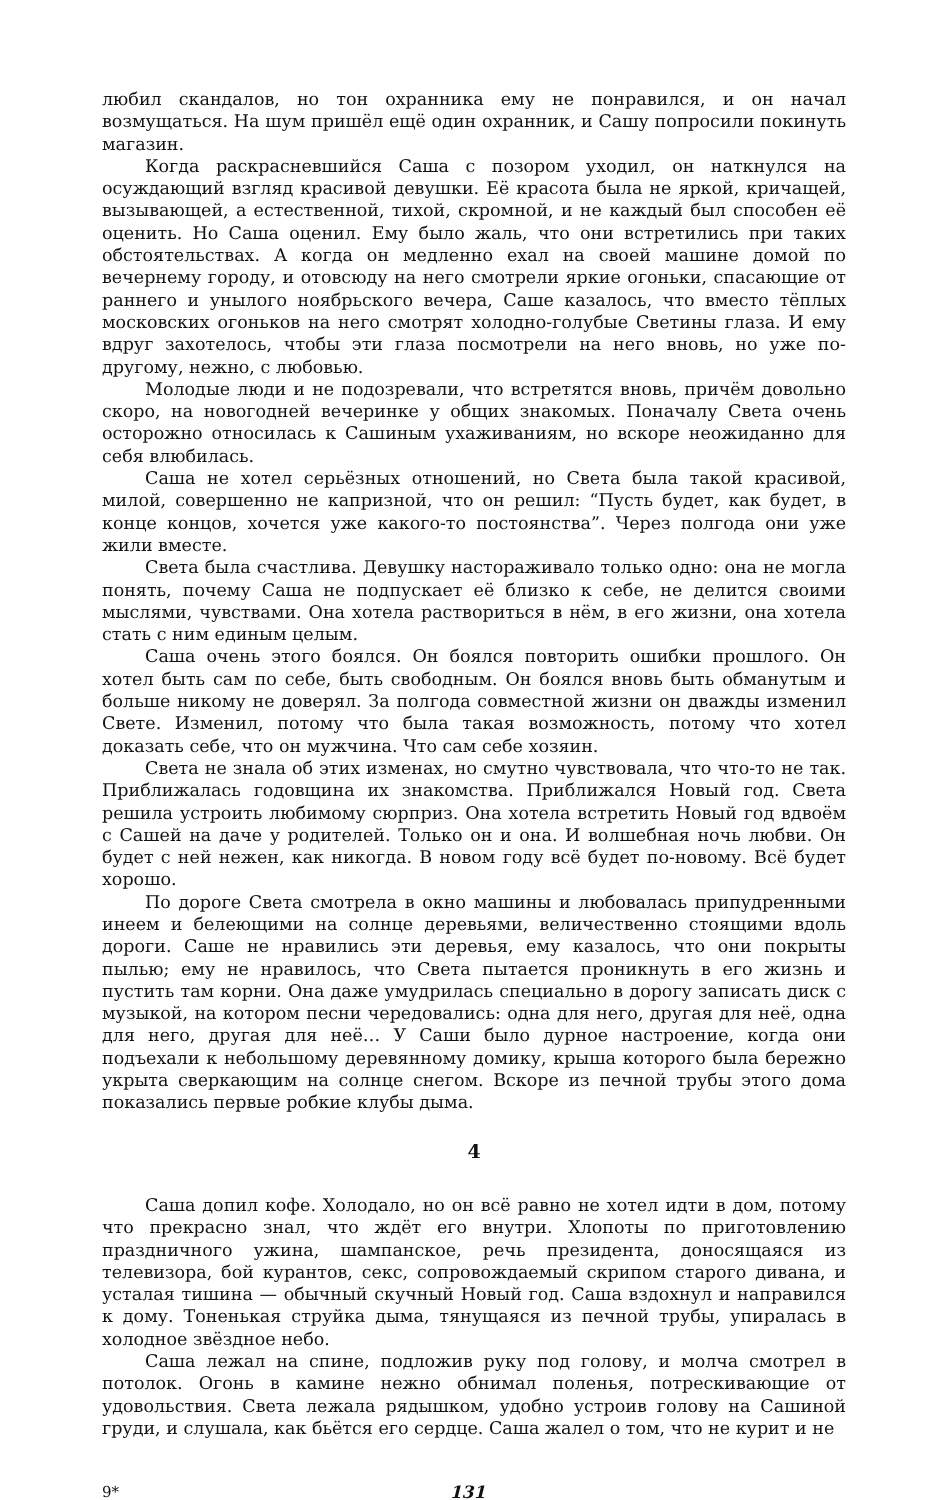любил скандалов, но тон охранника ему не понравился, и он начал возмущаться. На шум пришёл ещё один охранник, и Сашу попросили покинуть магазин.
Когда раскрасневшийся Саша с позором уходил, он наткнулся на осуждающий взгляд красивой девушки. Её красота была не яркой, кричащей, вызывающей, а естественной, тихой, скромной, и не каждый был способен её оценить. Но Саша оценил. Ему было жаль, что они встретились при таких обстоятельствах. А когда он медленно ехал на своей машине домой по вечернему городу, и отовсюду на него смотрели яркие огоньки, спасающие от раннего и унылого ноябрьского вечера, Саше казалось, что вместо тёплых московских огоньков на него смотрят холодно-голубые Светины глаза. И ему вдруг захотелось, чтобы эти глаза посмотрели на него вновь, но уже по-другому, нежно, с любовью.
Молодые люди и не подозревали, что встретятся вновь, причём довольно скоро, на новогодней вечеринке у общих знакомых. Поначалу Света очень осторожно относилась к Сашиным ухаживаниям, но вскоре неожиданно для себя влюбилась.
Саша не хотел серьёзных отношений, но Света была такой красивой, милой, совершенно не капризной, что он решил: “Пусть будет, как будет, в конце концов, хочется уже какого-то постоянства”. Через полгода они уже жили вместе.
Света была счастлива. Девушку настораживало только одно: она не могла понять, почему Саша не подпускает её близко к себе, не делится своими мыслями, чувствами. Она хотела раствориться в нём, в его жизни, она хотела стать с ним единым целым.
Саша очень этого боялся. Он боялся повторить ошибки прошлого. Он хотел быть сам по себе, быть свободным. Он боялся вновь быть обманутым и больше никому не доверял. За полгода совместной жизни он дважды изменил Свете. Изменил, потому что была такая возможность, потому что хотел доказать себе, что он мужчина. Что сам себе хозяин.
Света не знала об этих изменах, но смутно чувствовала, что что-то не так. Приближалась годовщина их знакомства. Приближался Новый год. Света решила устроить любимому сюрприз. Она хотела встретить Новый год вдвоём с Сашей на даче у родителей. Только он и она. И волшебная ночь любви. Он будет с ней нежен, как никогда. В новом году всё будет по-новому. Всё будет хорошо.
По дороге Света смотрела в окно машины и любовалась припудренными инеем и белеющими на солнце деревьями, величественно стоящими вдоль дороги. Саше не нравились эти деревья, ему казалось, что они покрыты пылью; ему не нравилось, что Света пытается проникнуть в его жизнь и пустить там корни. Она даже умудрилась специально в дорогу записать диск с музыкой, на котором песни чередовались: одна для него, другая для неё, одна для него, другая для неё… У Саши было дурное настроение, когда они подъехали к небольшому деревянному домику, крыша которого была бережно укрыта сверкающим на солнце снегом. Вскоре из печной трубы этого дома показались первые робкие клубы дыма.
4
Саша допил кофе. Холодало, но он всё равно не хотел идти в дом, потому что прекрасно знал, что ждёт его внутри. Хлопоты по приготовлению праздничного ужина, шампанское, речь президента, доносящаяся из телевизора, бой курантов, секс, сопровождаемый скрипом старого дивана, и усталая тишина — обычный скучный Новый год. Саша вздохнул и направился к дому. Тоненькая струйка дыма, тянущаяся из печной трубы, упиралась в холодное звёздное небо.
Саша лежал на спине, подложив руку под голову, и молча смотрел в потолок. Огонь в камине нежно обнимал поленья, потрескивающие от удовольствия. Света лежала рядышком, удобно устроив голову на Сашиной груди, и слушала, как бьётся его сердце. Саша жалел о том, что не курит и не
9* 131